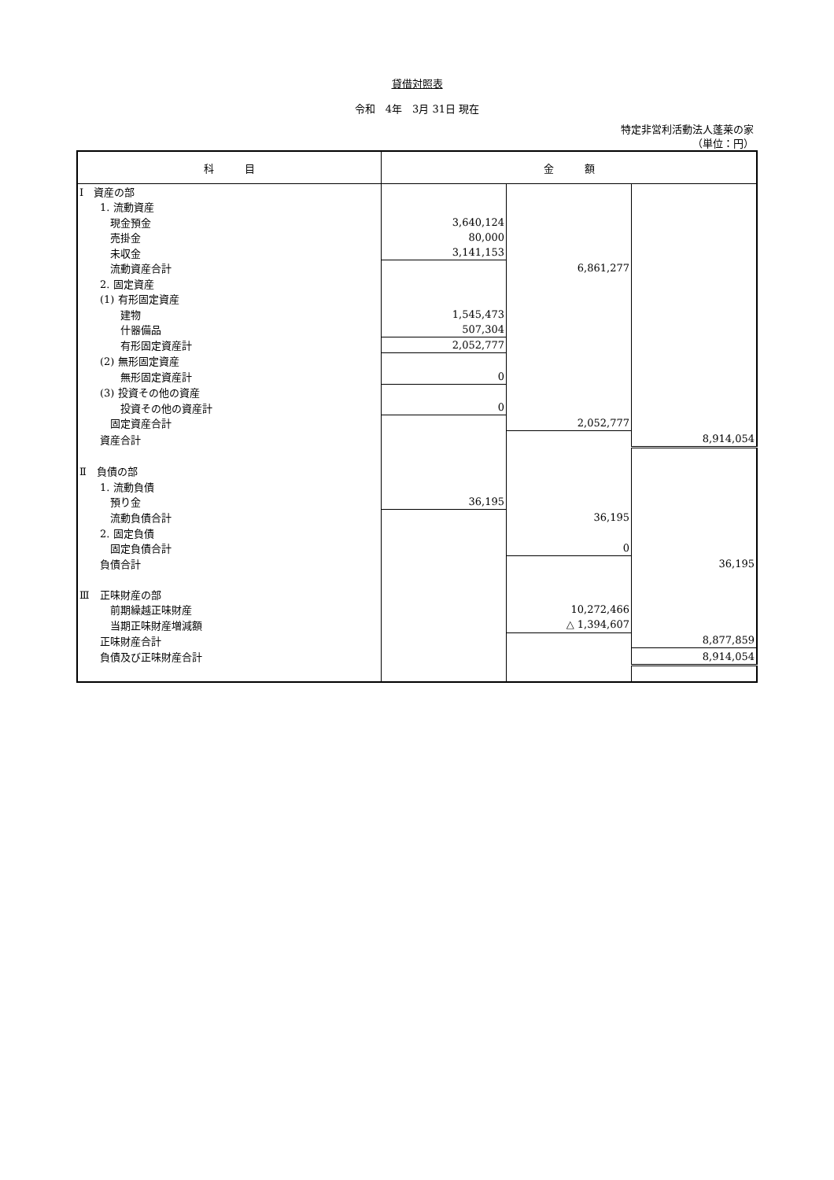貸借対照表
令和　4年　3月 31日 現在
特定非営利活動法人蓬莱の家
（単位：円）
| 科 目 | 金 額 | | |
| --- | --- | --- | --- |
| Ⅰ 資産の部 | | | |
| 1. 流動資産 | | | |
| 現金預金 | 3,640,124 | | |
| 売掛金 | 80,000 | | |
| 未収金 | 3,141,153 | | |
| 流動資産合計 | | 6,861,277 | |
| 2. 固定資産 | | | |
| (1) 有形固定資産 | | | |
| 建物 | 1,545,473 | | |
| 什器備品 | 507,304 | | |
| 有形固定資産計 | 2,052,777 | | |
| (2) 無形固定資産 | | | |
| 無形固定資産計 | 0 | | |
| (3) 投資その他の資産 | | | |
| 投資その他の資産計 | 0 | | |
| 固定資産合計 | | 2,052,777 | |
| 資産合計 | | | 8,914,054 |
| Ⅱ 負債の部 | | | |
| 1. 流動負債 | | | |
| 預り金 | 36,195 | | |
| 流動負債合計 | | 36,195 | |
| 2. 固定負債 | | | |
| 固定負債合計 | | 0 | |
| 負債合計 | | | 36,195 |
| Ⅲ 正味財産の部 | | | |
| 前期繰越正味財産 | | 10,272,466 | |
| 当期正味財産増減額 | | △ 1,394,607 | |
| 正味財産合計 | | | 8,877,859 |
| 負債及び正味財産合計 | | | 8,914,054 |